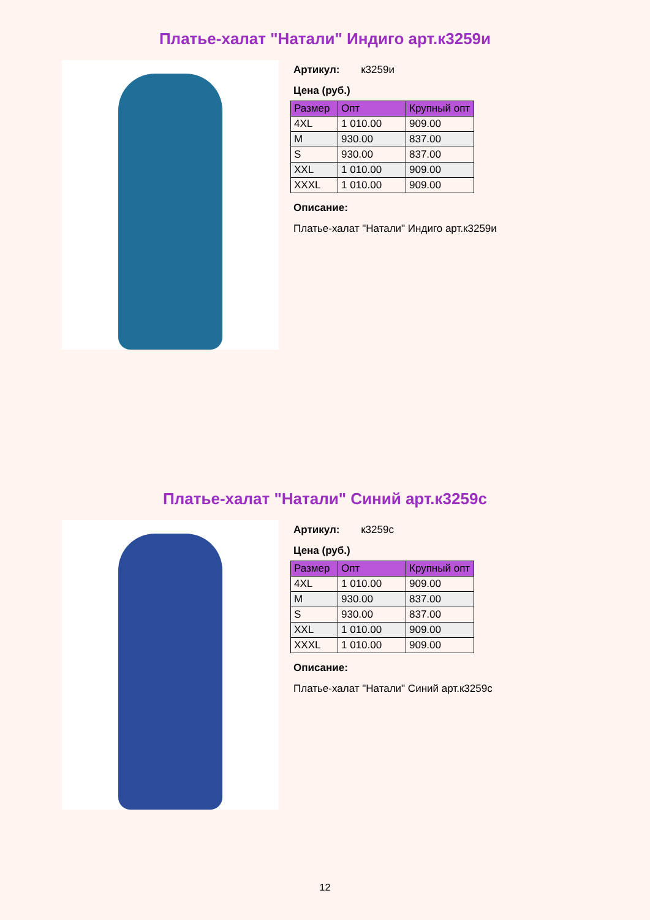Платье-халат "Натали" Индиго арт.к3259и
Артикул: к3259и
Цена (руб.)
| Размер | Опт | Крупный опт |
| --- | --- | --- |
| 4XL | 1 010.00 | 909.00 |
| M | 930.00 | 837.00 |
| S | 930.00 | 837.00 |
| XXL | 1 010.00 | 909.00 |
| XXXL | 1 010.00 | 909.00 |
Описание:
Платье-халат "Натали" Индиго арт.к3259и
Платье-халат "Натали" Синий арт.к3259с
Артикул: к3259с
Цена (руб.)
| Размер | Опт | Крупный опт |
| --- | --- | --- |
| 4XL | 1 010.00 | 909.00 |
| M | 930.00 | 837.00 |
| S | 930.00 | 837.00 |
| XXL | 1 010.00 | 909.00 |
| XXXL | 1 010.00 | 909.00 |
Описание:
Платье-халат "Натали" Синий арт.к3259с
12